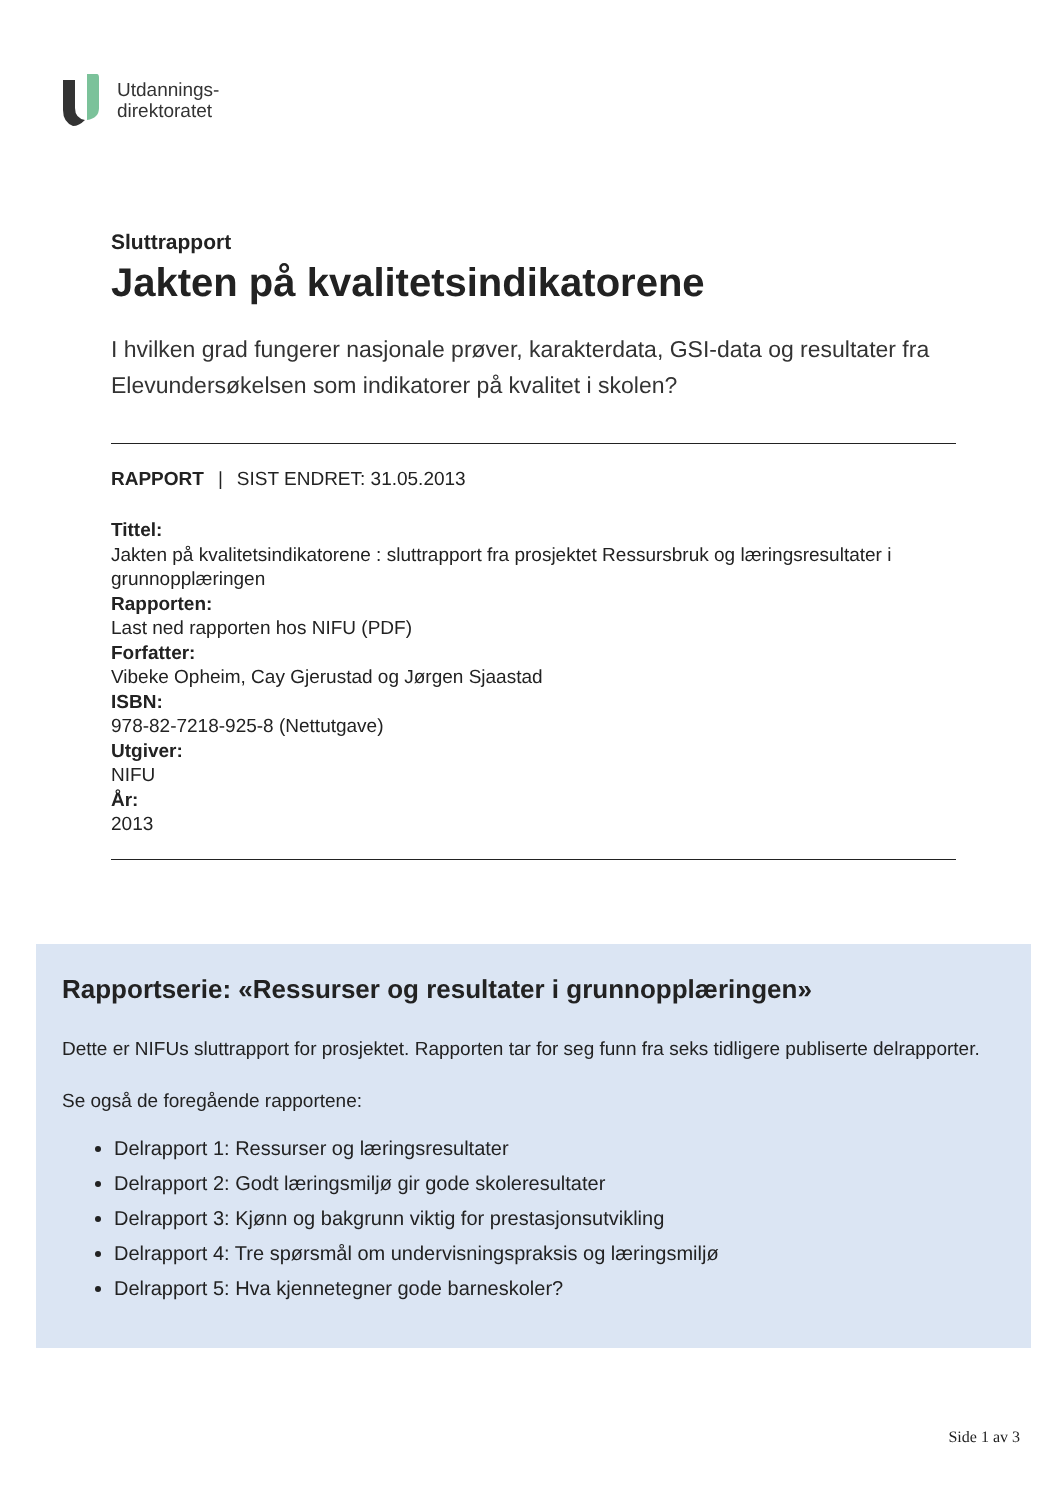Utdannings-
direktoratet
Sluttrapport
Jakten på kvalitetsindikatorene
I hvilken grad fungerer nasjonale prøver, karakterdata, GSI-data og resultater fra Elevundersøkelsen som indikatorer på kvalitet i skolen?
RAPPORT | SIST ENDRET: 31.05.2013
Tittel:
Jakten på kvalitetsindikatorene : sluttrapport fra prosjektet Ressursbruk og læringsresultater i grunnopplæringen
Rapporten:
Last ned rapporten hos NIFU (PDF)
Forfatter:
Vibeke Opheim, Cay Gjerustad og Jørgen Sjaastad
ISBN:
978-82-7218-925-8 (Nettutgave)
Utgiver:
NIFU
År:
2013
Rapportserie: «Ressurser og resultater i grunnopplæringen»
Dette er NIFUs sluttrapport for prosjektet. Rapporten tar for seg funn fra seks tidligere publiserte delrapporter.
Se også de foregående rapportene:
Delrapport 1: Ressurser og læringsresultater
Delrapport 2: Godt læringsmiljø gir gode skoleresultater
Delrapport 3: Kjønn og bakgrunn viktig for prestasjonsutvikling
Delrapport 4: Tre spørsmål om undervisningspraksis og læringsmiljø
Delrapport 5: Hva kjennetegner gode barneskoler?
Side 1 av 3